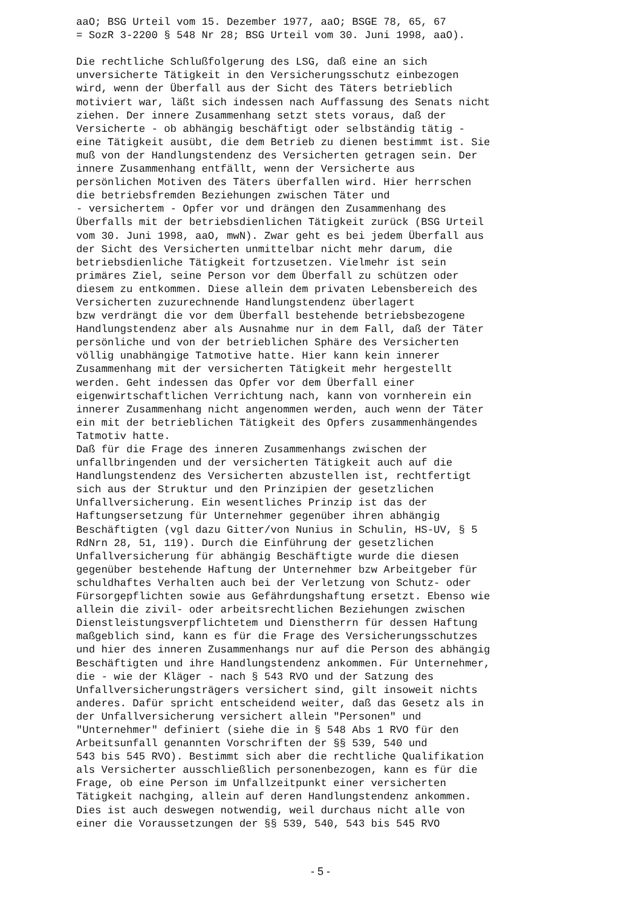aaO; BSG Urteil vom 15. Dezember 1977, aaO; BSGE 78, 65, 67 = SozR 3-2200 § 548 Nr 28; BSG Urteil vom 30. Juni 1998, aaO). Die rechtliche Schlußfolgerung des LSG, daß eine an sich unversicherte Tätigkeit in den Versicherungsschutz einbezogen wird, wenn der Überfall aus der Sicht des Täters betrieblich motiviert war, läßt sich indessen nach Auffassung des Senats nicht ziehen. Der innere Zusammenhang setzt stets voraus, daß der Versicherte - ob abhängig beschäftigt oder selbständig tätig - eine Tätigkeit ausübt, die dem Betrieb zu dienen bestimmt ist. Sie muß von der Handlungstendenz des Versicherten getragen sein. Der innere Zusammenhang entfällt, wenn der Versicherte aus persönlichen Motiven des Täters überfallen wird. Hier herrschen die betriebsfremden Beziehungen zwischen Täter und - versichertem - Opfer vor und drängen den Zusammenhang des Überfalls mit der betriebsdienlichen Tätigkeit zurück (BSG Urteil vom 30. Juni 1998, aaO, mwN). Zwar geht es bei jedem Überfall aus der Sicht des Versicherten unmittelbar nicht mehr darum, die betriebsdienliche Tätigkeit fortzusetzen. Vielmehr ist sein primäres Ziel, seine Person vor dem Überfall zu schützen oder diesem zu entkommen. Diese allein dem privaten Lebensbereich des Versicherten zuzurechnende Handlungstendenz überlagert bzw verdrängt die vor dem Überfall bestehende betriebsbezogene Handlungstendenz aber als Ausnahme nur in dem Fall, daß der Täter persönliche und von der betrieblichen Sphäre des Versicherten völlig unabhängige Tatmotive hatte. Hier kann kein innerer Zusammenhang mit der versicherten Tätigkeit mehr hergestellt werden. Geht indessen das Opfer vor dem Überfall einer eigenwirtschaftlichen Verrichtung nach, kann von vornherein ein innerer Zusammenhang nicht angenommen werden, auch wenn der Täter ein mit der betrieblichen Tätigkeit des Opfers zusammenhängendes Tatmotiv hatte. Daß für die Frage des inneren Zusammenhangs zwischen der unfallbringenden und der versicherten Tätigkeit auch auf die Handlungstendenz des Versicherten abzustellen ist, rechtfertigt sich aus der Struktur und den Prinzipien der gesetzlichen Unfallversicherung. Ein wesentliches Prinzip ist das der Haftungsersetzung für Unternehmer gegenüber ihren abhängig Beschäftigten (vgl dazu Gitter/von Nunius in Schulin, HS-UV, § 5 RdNrn 28, 51, 119). Durch die Einführung der gesetzlichen Unfallversicherung für abhängig Beschäftigte wurde die diesen gegenüber bestehende Haftung der Unternehmer bzw Arbeitgeber für schuldhaftes Verhalten auch bei der Verletzung von Schutz- oder Fürsorgepflichten sowie aus Gefährdungshaftung ersetzt. Ebenso wie allein die zivil- oder arbeitsrechtlichen Beziehungen zwischen Dienstleistungsverpflichtetem und Dienstherrn für dessen Haftung maßgeblich sind, kann es für die Frage des Versicherungsschutzes und hier des inneren Zusammenhangs nur auf die Person des abhängig Beschäftigten und ihre Handlungstendenz ankommen. Für Unternehmer, die - wie der Kläger - nach § 543 RVO und der Satzung des Unfallversicherungsträgers versichert sind, gilt insoweit nichts anderes. Dafür spricht entscheidend weiter, daß das Gesetz als in der Unfallversicherung versichert allein "Personen" und "Unternehmer" definiert (siehe die in § 548 Abs 1 RVO für den Arbeitsunfall genannten Vorschriften der §§ 539, 540 und 543 bis 545 RVO). Bestimmt sich aber die rechtliche Qualifikation als Versicherter ausschließlich personenbezogen, kann es für die Frage, ob eine Person im Unfallzeitpunkt einer versicherten Tätigkeit nachging, allein auf deren Handlungstendenz ankommen. Dies ist auch deswegen notwendig, weil durchaus nicht alle von einer die Voraussetzungen der §§ 539, 540, 543 bis 545 RVO
- 5 -